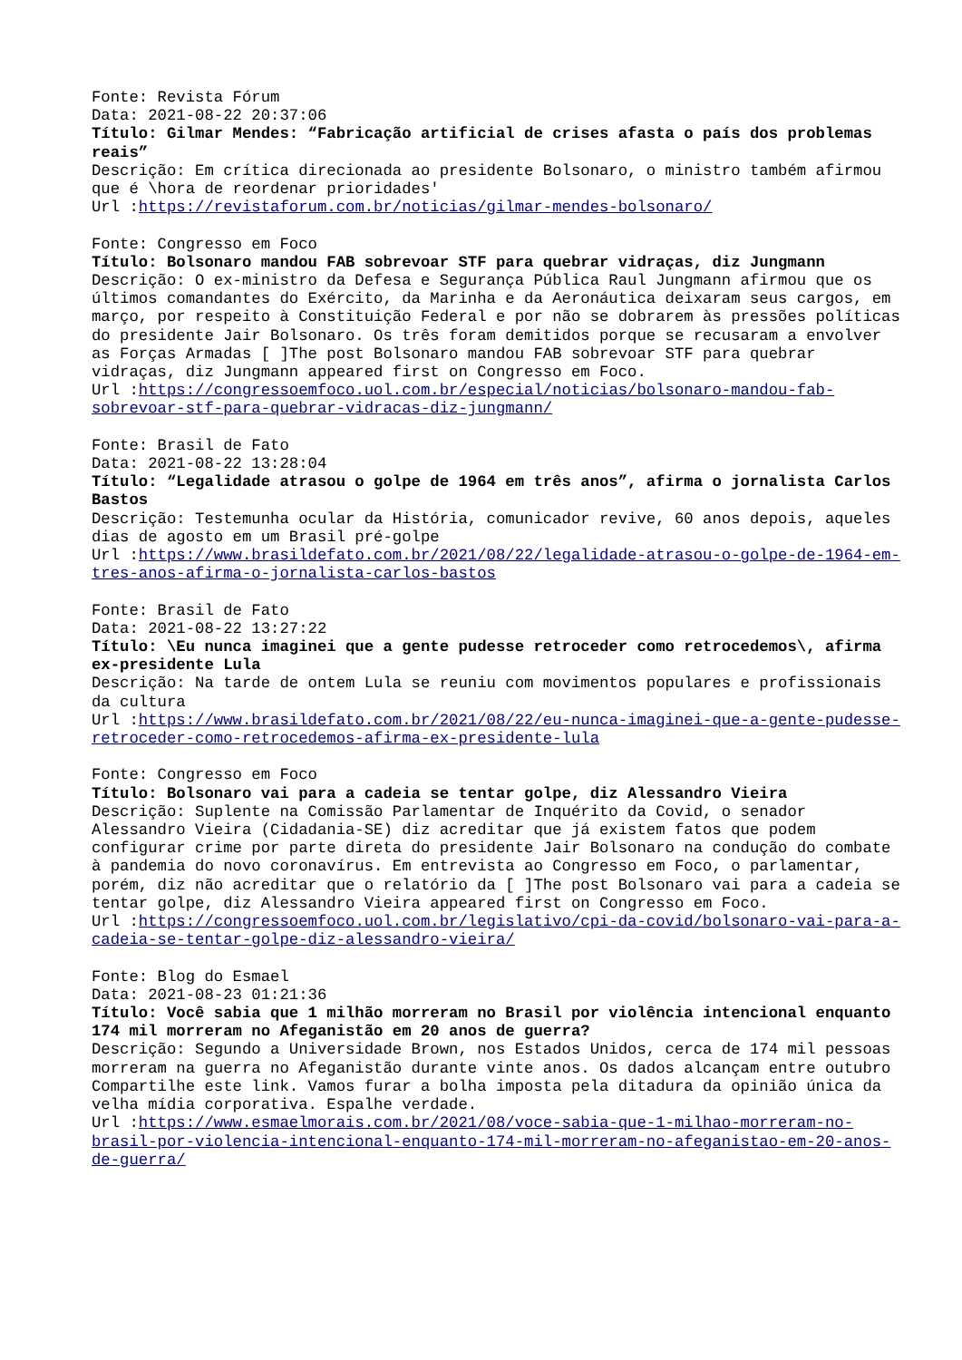Fonte: Revista Fórum
Data: 2021-08-22 20:37:06
Título: Gilmar Mendes: “Fabricação artificial de crises afasta o país dos problemas reais”
Descrição: Em crítica direcionada ao presidente Bolsonaro, o ministro também afirmou que é \hora de reordenar prioridades'
Url :https://revistaforum.com.br/noticias/gilmar-mendes-bolsonaro/
Fonte: Congresso em Foco
Título: Bolsonaro mandou FAB sobrevoar STF para quebrar vidraças, diz Jungmann
Descrição: O ex-ministro da Defesa e Segurança Pública Raul Jungmann afirmou que os últimos comandantes do Exército, da Marinha e da Aeronáutica deixaram seus cargos, em março, por respeito à Constituição Federal e por não se dobrarem às pressões políticas do presidente Jair Bolsonaro. Os três foram demitidos porque se recusaram a envolver as Forças Armadas [ ]The post Bolsonaro mandou FAB sobrevoar STF para quebrar vidraças, diz Jungmann appeared first on Congresso em Foco.
Url :https://congressoemfoco.uol.com.br/especial/noticias/bolsonaro-mandou-fab-sobrevoar-stf-para-quebrar-vidracas-diz-jungmann/
Fonte: Brasil de Fato
Data: 2021-08-22 13:28:04
Título: “Legalidade atrasou o golpe de 1964 em três anos”, afirma o jornalista Carlos Bastos
Descrição: Testemunha ocular da História, comunicador revive, 60 anos depois, aqueles dias de agosto em um Brasil pré-golpe
Url :https://www.brasildefato.com.br/2021/08/22/legalidade-atrasou-o-golpe-de-1964-em-tres-anos-afirma-o-jornalista-carlos-bastos
Fonte: Brasil de Fato
Data: 2021-08-22 13:27:22
Título: \Eu nunca imaginei que a gente pudesse retroceder como retrocedemos\, afirma ex-presidente Lula
Descrição: Na tarde de ontem Lula se reuniu com movimentos populares e profissionais da cultura
Url :https://www.brasildefato.com.br/2021/08/22/eu-nunca-imaginei-que-a-gente-pudesse-retroceder-como-retrocedemos-afirma-ex-presidente-lula
Fonte: Congresso em Foco
Título: Bolsonaro vai para a cadeia se tentar golpe, diz Alessandro Vieira
Descrição: Suplente na Comissão Parlamentar de Inquérito da Covid, o senador Alessandro Vieira (Cidadania-SE) diz acreditar que já existem fatos que podem configurar crime por parte direta do presidente Jair Bolsonaro na condução do combate à pandemia do novo coronavírus. Em entrevista ao Congresso em Foco, o parlamentar, porém, diz não acreditar que o relatório da [ ]The post Bolsonaro vai para a cadeia se tentar golpe, diz Alessandro Vieira appeared first on Congresso em Foco.
Url :https://congressoemfoco.uol.com.br/legislativo/cpi-da-covid/bolsonaro-vai-para-a-cadeia-se-tentar-golpe-diz-alessandro-vieira/
Fonte: Blog do Esmael
Data: 2021-08-23 01:21:36
Título: Você sabia que 1 milhão morreram no Brasil por violência intencional enquanto 174 mil morreram no Afeganistão em 20 anos de guerra?
Descrição: Segundo a Universidade Brown, nos Estados Unidos, cerca de 174 mil pessoas morreram na guerra no Afeganistão durante vinte anos. Os dados alcançam entre outubro Compartilhe este link. Vamos furar a bolha imposta pela ditadura da opinião única da velha mídia corporativa. Espalhe verdade.
Url :https://www.esmaelmorais.com.br/2021/08/voce-sabia-que-1-milhao-morreram-no-brasil-por-violencia-intencional-enquanto-174-mil-morreram-no-afeganistao-em-20-anos-de-guerra/